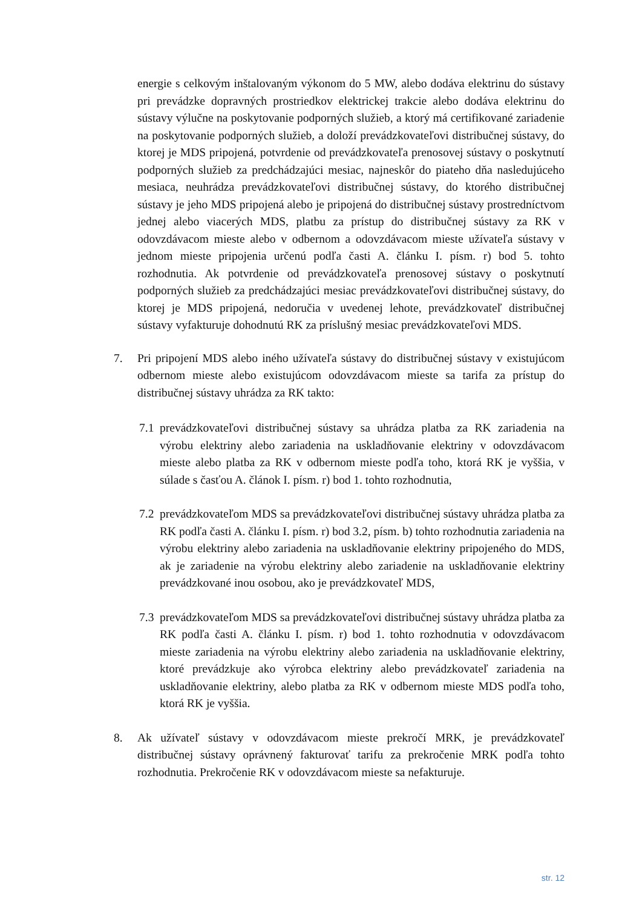energie s celkovým inštalovaným výkonom do 5 MW, alebo dodáva elektrinu do sústavy pri prevádzke dopravných prostriedkov elektrickej trakcie alebo dodáva elektrinu do sústavy výlučne na poskytovanie podporných služieb, a ktorý má certifikované zariadenie na poskytovanie podporných služieb, a doloží prevádzkovateľovi distribučnej sústavy, do ktorej je MDS pripojená, potvrdenie od prevádzkovateľa prenosovej sústavy o poskytnutí podporných služieb za predchádzajúci mesiac, najneskôr do piateho dňa nasledujúceho mesiaca, neuhrádza prevádzkovateľovi distribučnej sústavy, do ktorého distribučnej sústavy je jeho MDS pripojená alebo je pripojená do distribučnej sústavy prostredníctvom jednej alebo viacerých MDS, platbu za prístup do distribučnej sústavy za RK v odovzdávacom mieste alebo v odbernom a odovzdávacom mieste užívateľa sústavy v jednom mieste pripojenia určenú podľa časti A. článku I. písm. r) bod 5. tohto rozhodnutia. Ak potvrdenie od prevádzkovateľa prenosovej sústavy o poskytnutí podporných služieb za predchádzajúci mesiac prevádzkovateľovi distribučnej sústavy, do ktorej je MDS pripojená, nedoručia v uvedenej lehote, prevádzkovateľ distribučnej sústavy vyfakturuje dohodnutú RK za príslušný mesiac prevádzkovateľovi MDS.
7. Pri pripojení MDS alebo iného užívateľa sústavy do distribučnej sústavy v existujúcom odbernom mieste alebo existujúcom odovzdávacom mieste sa tarifa za prístup do distribučnej sústavy uhrádza za RK takto:
7.1
prevádzkovateľovi distribučnej sústavy sa uhrádza platba za RK zariadenia na výrobu elektriny alebo zariadenia na uskladňovanie elektriny v odovzdávacom mieste alebo platba za RK v odbernom mieste podľa toho, ktorá RK je vyššia, v súlade s časťou A. článok I. písm. r) bod 1. tohto rozhodnutia,
7.2
prevádzkovateľom MDS sa prevádzkovateľovi distribučnej sústavy uhrádza platba za RK podľa časti A. článku I. písm. r) bod 3.2, písm. b) tohto rozhodnutia zariadenia na výrobu elektriny alebo zariadenia na uskladňovanie elektriny pripojeného do MDS, ak je zariadenie na výrobu elektriny alebo zariadenie na uskladňovanie elektriny prevádzkované inou osobou, ako je prevádzkovateľ MDS,
7.3
prevádzkovateľom MDS sa prevádzkovateľovi distribučnej sústavy uhrádza platba za RK podľa časti A. článku I. písm. r) bod 1. tohto rozhodnutia v odovzdávacom mieste zariadenia na výrobu elektriny alebo zariadenia na uskladňovanie elektriny, ktoré prevádzkuje ako výrobca elektriny alebo prevádzkovateľ zariadenia na uskladňovanie elektriny, alebo platba za RK v odbernom mieste MDS podľa toho, ktorá RK je vyššia.
8. Ak užívateľ sústavy v odovzdávacom mieste prekročí MRK, je prevádzkovateľ distribučnej sústavy oprávnený fakturovať tarifu za prekročenie MRK podľa tohto rozhodnutia. Prekročenie RK v odovzdávacom mieste sa nefakturuje.
str. 12